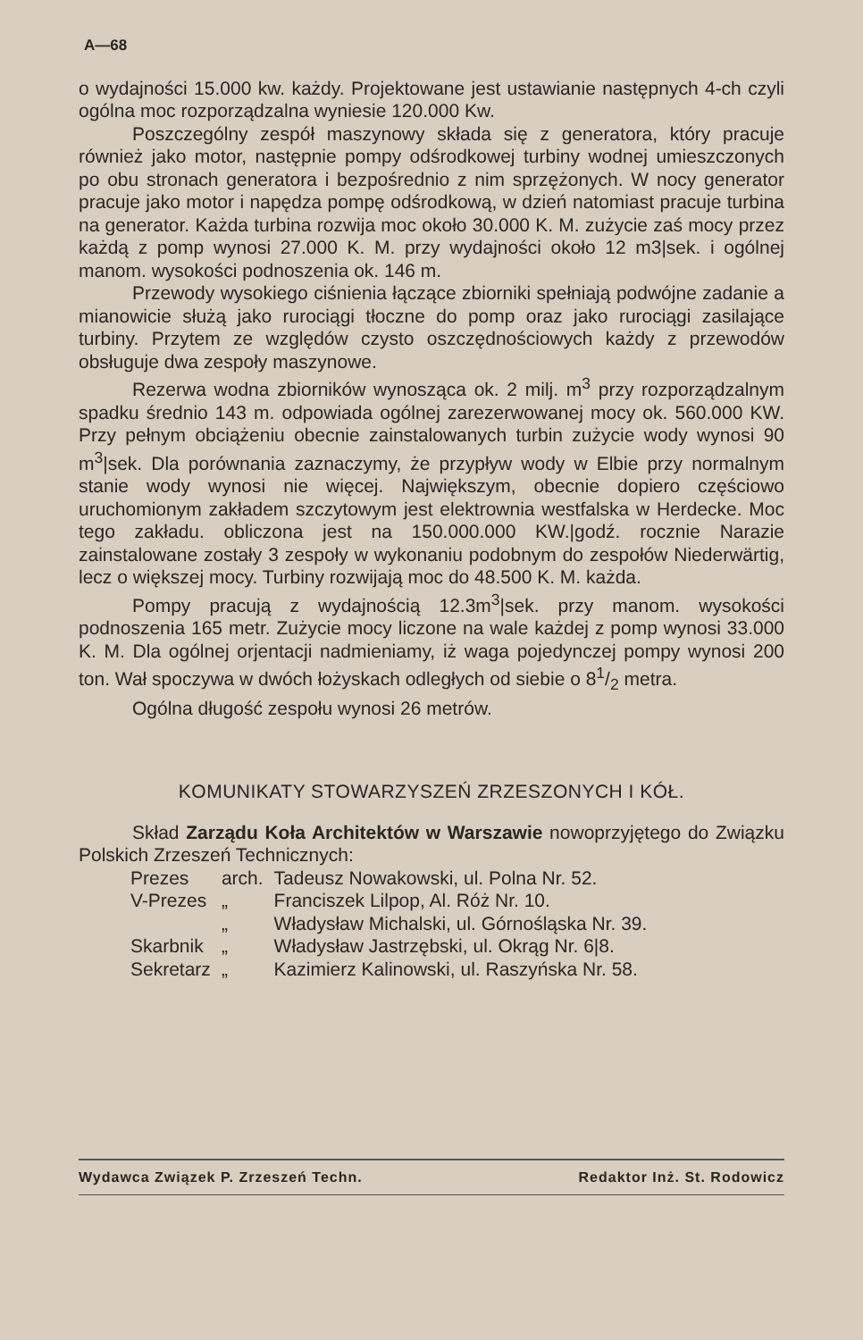A—68
o wydajności 15.000 kw. każdy. Projektowane jest ustawianie następnych 4-ch czyli ogólna moc rozporządzalna wyniesie 120.000 Kw.
Poszczególny zespół maszynowy składa się z generatora, który pracuje również jako motor, następnie pompy odśrodkowej turbiny wodnej umieszczonych po obu stronach generatora i bezpośrednio z nim sprzężonych. W nocy generator pracuje jako motor i napędza pompę odśrodkową, w dzień natomiast pracuje turbina na generator. Każda turbina rozwija moc około 30.000 K. M. zużycie zaś mocy przez każdą z pomp wynosi 27.000 K. M. przy wydajności około 12 m3|sek. i ogólnej manom. wysokości podnoszenia ok. 146 m.
Przewody wysokiego ciśnienia łączące zbiorniki spełniają podwójne zadanie a mianowicie służą jako rurociągi tłoczne do pomp oraz jako rurociągi zasilające turbiny. Przytem ze względów czysto oszczędnościowych każdy z przewodów obsługuje dwa zespoły maszynowe.
Rezerwa wodna zbiorników wynosząca ok. 2 milj. m<sup>3</sup> przy rozporządzalnym spadku średnio 143 m. odpowiada ogólnej zarezerwowanej mocy ok. 560.000 KW. Przy pełnym obciążeniu obecnie zainstalowanych turbin zużycie wody wynosi 90 m<sup>3</sup>|sek. Dla porównania zaznaczymy, że przypływ wody w Elbie przy normalnym stanie wody wynosi nie więcej. Największym, obecnie dopiero częściowo uruchomionym zakładem szczytowym jest elektrownia westfalska w Herdecke. Moc tego zakładu. obliczona jest na 150.000.000 KW.|godź. rocznie Narazie zainstalowane zostały 3 zespoły w wykonaniu podobnym do zespołów Niederwärtig, lecz o większej mocy. Turbiny rozwijają moc do 48.500 K. M. każda.
Pompy pracują z wydajnością 12.3m<sup>3</sup>|sek. przy manom. wysokości podnoszenia 165 metr. Zużycie mocy liczone na wale każdej z pomp wynosi 33.000 K. M. Dla ogólnej orjentacji nadmieniamy, iż waga pojedynczej pompy wynosi 200 ton. Wał spoczywa w dwóch łożyskach odległych od siebie o 81/2 metra.
Ogólna długość zespołu wynosi 26 metrów.
KOMUNIKATY STOWARZYSZEŃ ZRZESZONYCH I KÓŁ.
Skład Zarządu Koła Architektów w Warszawie nowoprzyjętego do Związku Polskich Zrzeszeń Technicznych:
| Prezes | arch. | Tadeusz Nowakowski, ul. Polna Nr. 52. |
| V-Prezes | „ | Franciszek Lilpop, Al. Róż Nr. 10. |
| | „ | Władysław Michalski, ul. Górnośląska Nr. 39. |
| Skarbnik | „ | Władysław Jastrzębski, ul. Okrąg Nr. 6/8. |
| Sekretarz | „ | Kazimierz Kalinowski, ul. Raszyńska Nr. 58. |
Wydawca Związek P. Zrzeszeń Techn. Redaktor Inż. St. Rodowicz